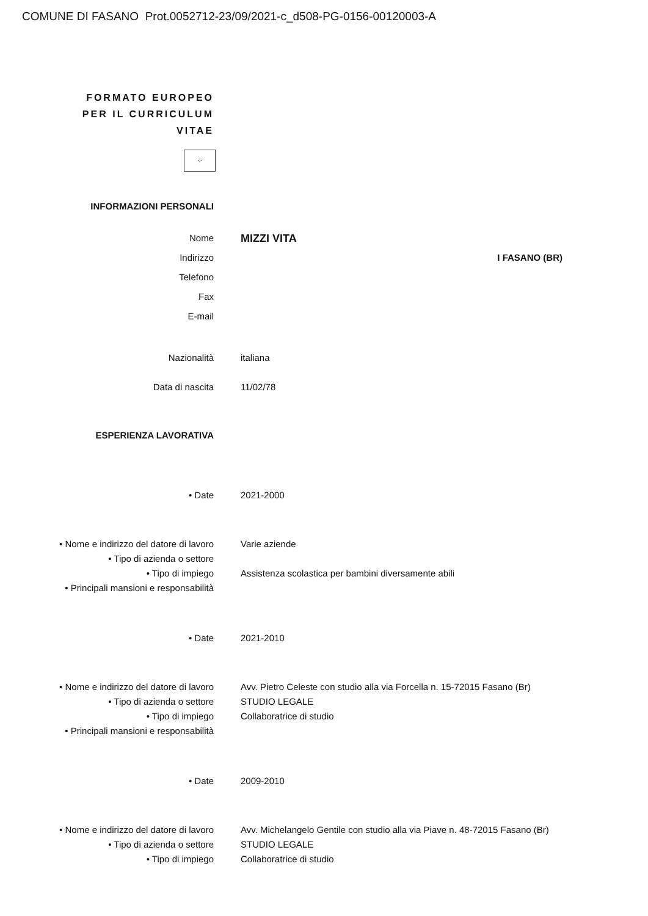COMUNE DI FASANO Prot.0052712-23/09/2021-c_d508-PG-0156-00120003-A
FORMATO EUROPEO
PER IL CURRICULUM
VITAE
⁘
INFORMAZIONI PERSONALI
Nome
MIZZI VITA
Indirizzo I FASANO (BR)
Telefono
Fax
E-mail
Nazionalità italiana
Data di nascita 11/02/78
ESPERIENZA LAVORATIVA
• Date 2021-2000
• Nome e indirizzo del datore di lavoro
Varie aziende
• Tipo di azienda o settore
• Tipo di impiego Assistenza scolastica per bambini diversamente abili
• Principali mansioni e responsabilità
• Date 2021-2010
• Nome e indirizzo del datore di lavoro
Avv. Pietro Celeste con studio alla via Forcella n. 15-72015 Fasano (Br)
• Tipo di azienda o settore STUDIO LEGALE
• Tipo di impiego Collaboratrice di studio
• Principali mansioni e responsabilità
• Date 2009-2010
• Nome e indirizzo del datore di lavoro
Avv. Michelangelo Gentile con studio alla via Piave n. 48-72015 Fasano (Br)
• Tipo di azienda o settore STUDIO LEGALE
• Tipo di impiego Collaboratrice di studio